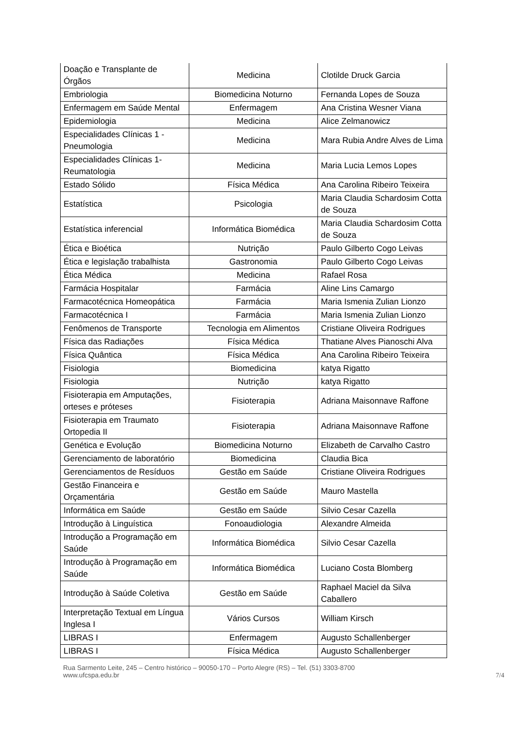| Doação e Transplante de Órgãos | Medicina | Clotilde Druck Garcia |
| Embriologia | Biomedicina Noturno | Fernanda Lopes de Souza |
| Enfermagem em Saúde Mental | Enfermagem | Ana Cristina Wesner Viana |
| Epidemiologia | Medicina | Alice Zelmanowicz |
| Especialidades Clínicas 1 - Pneumologia | Medicina | Mara Rubia Andre Alves de Lima |
| Especialidades Clínicas 1- Reumatologia | Medicina | Maria Lucia Lemos Lopes |
| Estado Sólido | Física Médica | Ana Carolina Ribeiro Teixeira |
| Estatística | Psicologia | Maria Claudia Schardosim Cotta de Souza |
| Estatística inferencial | Informática Biomédica | Maria Claudia Schardosim Cotta de Souza |
| Ética e Bioética | Nutrição | Paulo Gilberto Cogo Leivas |
| Ética e legislação trabalhista | Gastronomia | Paulo Gilberto Cogo Leivas |
| Ética Médica | Medicina | Rafael Rosa |
| Farmácia Hospitalar | Farmácia | Aline Lins Camargo |
| Farmacotécnica Homeopática | Farmácia | Maria Ismenia Zulian Lionzo |
| Farmacotécnica I | Farmácia | Maria Ismenia Zulian Lionzo |
| Fenômenos de Transporte | Tecnologia em Alimentos | Cristiane Oliveira Rodrigues |
| Física das Radiações | Física Médica | Thatiane Alves Pianoschi Alva |
| Física Quântica | Física Médica | Ana Carolina Ribeiro Teixeira |
| Fisiologia | Biomedicina | katya Rigatto |
| Fisiologia | Nutrição | katya Rigatto |
| Fisioterapia em Amputações, orteses e próteses | Fisioterapia | Adriana Maisonnave Raffone |
| Fisioterapia em Traumato Ortopedia II | Fisioterapia | Adriana Maisonnave Raffone |
| Genética e Evolução | Biomedicina Noturno | Elizabeth de Carvalho Castro |
| Gerenciamento de laboratório | Biomedicina | Claudia Bica |
| Gerenciamentos de Resíduos | Gestão em Saúde | Cristiane Oliveira Rodrigues |
| Gestão Financeira e Orçamentária | Gestão em Saúde | Mauro Mastella |
| Informática em Saúde | Gestão em Saúde | Silvio Cesar Cazella |
| Introdução à Linguística | Fonoaudiologia | Alexandre Almeida |
| Introdução a Programação em Saúde | Informática Biomédica | Silvio Cesar Cazella |
| Introdução à Programação em Saúde | Informática Biomédica | Luciano Costa Blomberg |
| Introdução à Saúde Coletiva | Gestão em Saúde | Raphael Maciel da Silva Caballero |
| Interpretação Textual em Língua Inglesa I | Vários Cursos | William Kirsch |
| LIBRAS I | Enfermagem | Augusto Schallenberger |
| LIBRAS I | Física Médica | Augusto Schallenberger |
Rua Sarmento Leite, 245 – Centro histórico – 90050-170 – Porto Alegre (RS) – Tel. (51) 3303-8700
www.ufcspa.edu.br 7/4